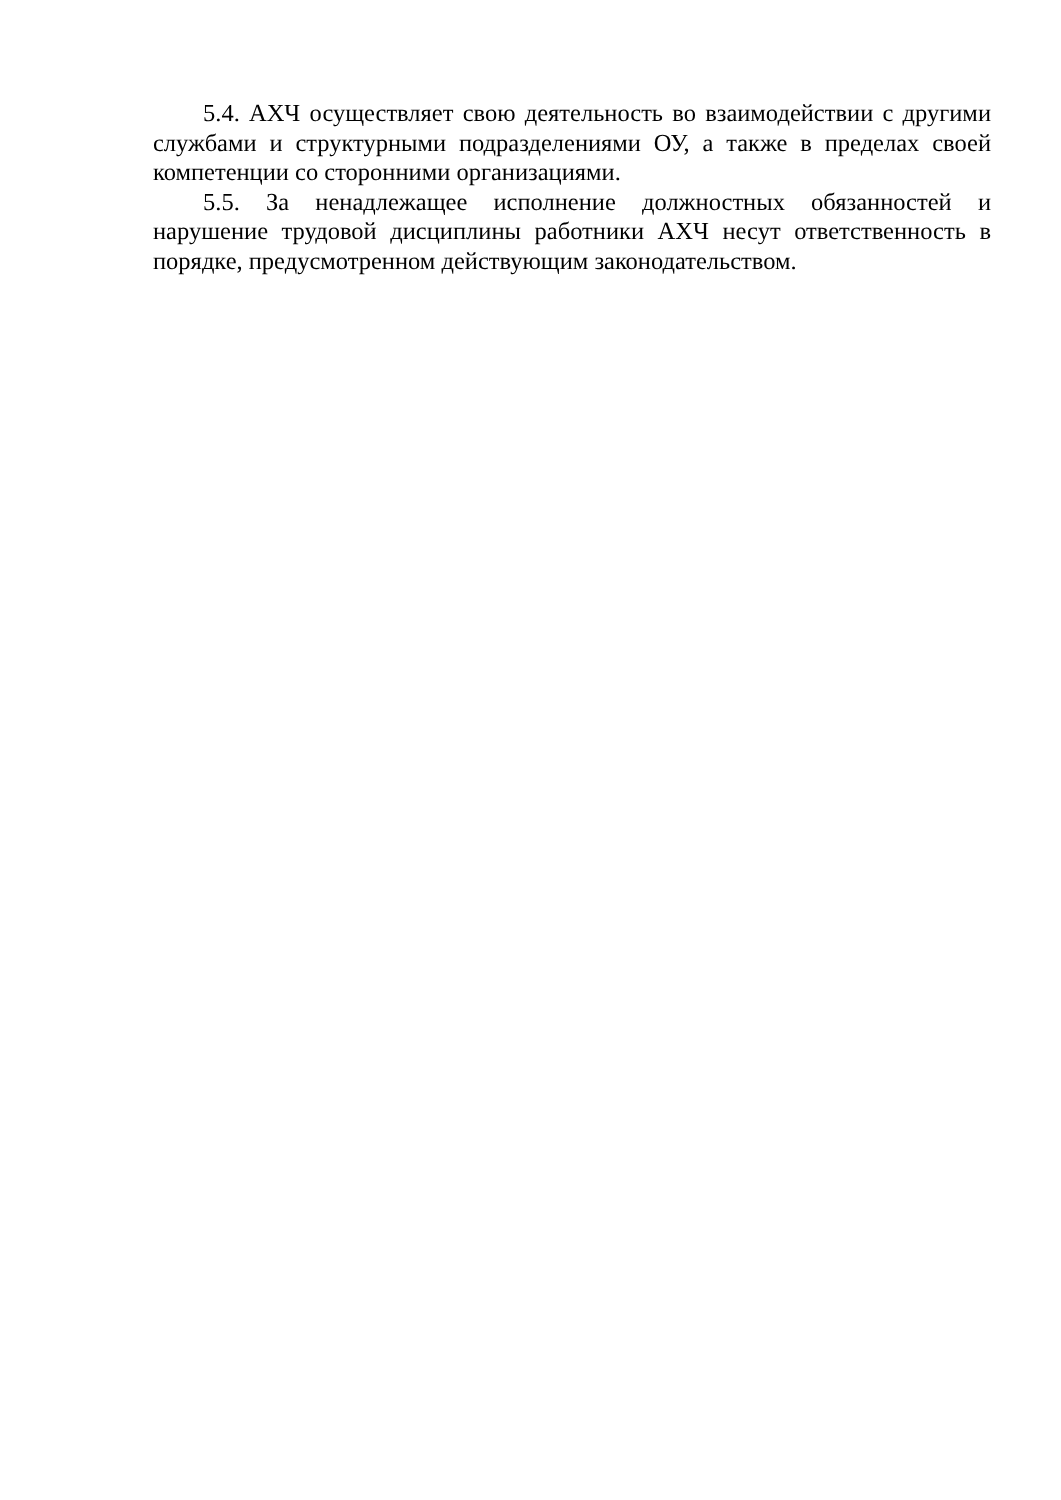5.4. АХЧ осуществляет свою деятельность во взаимодействии с другими службами и структурными подразделениями ОУ, а также в пределах своей компетенции со сторонними организациями.
5.5. За ненадлежащее исполнение должностных обязанностей и нарушение трудовой дисциплины работники АХЧ несут ответственность в порядке, предусмотренном действующим законодательством.